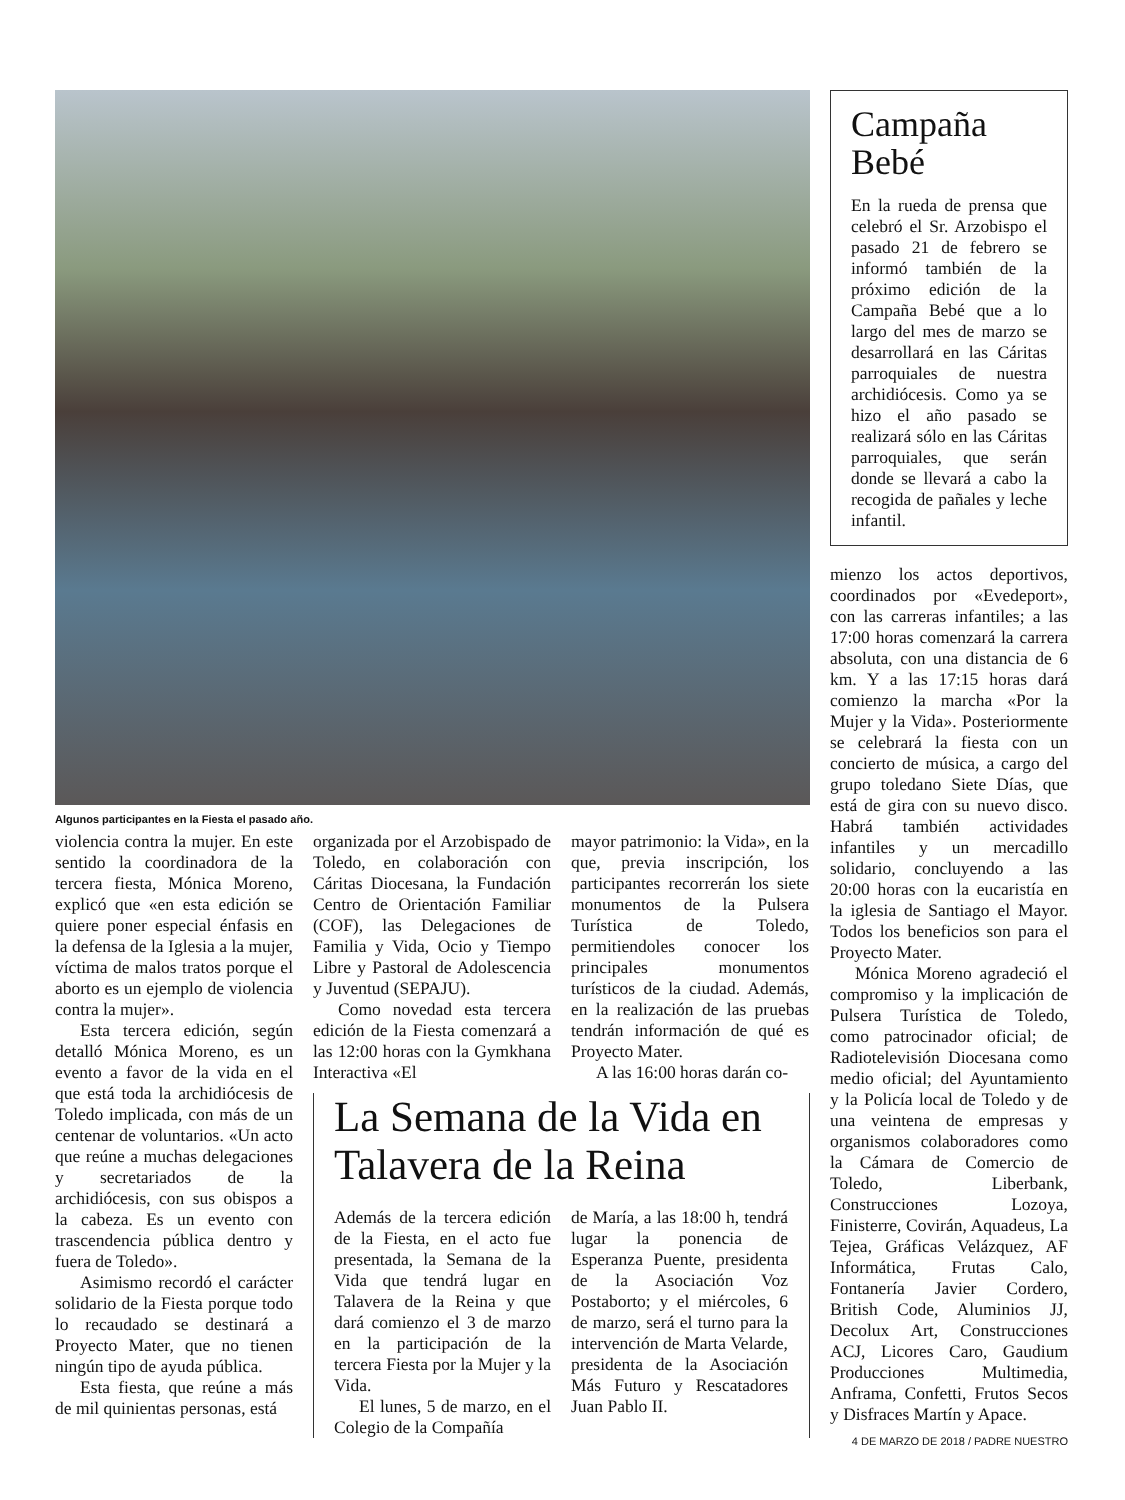Algunos participantes en la Fiesta el pasado año.
violencia contra la mujer. En este sentido la coordinadora de la tercera fiesta, Mónica Moreno, explicó que «en esta edición se quiere poner especial énfasis en la defensa de la Iglesia a la mujer, víctima de malos tratos porque el aborto es un ejemplo de violencia contra la mujer».
Esta tercera edición, según detalló Mónica Moreno, es un evento a favor de la vida en el que está toda la archidiócesis de Toledo implicada, con más de un centenar de voluntarios. «Un acto que reúne a muchas delegaciones y secretariados de la archidiócesis, con sus obispos a la cabeza. Es un evento con trascendencia pública dentro y fuera de Toledo».
Asimismo recordó el carácter solidario de la Fiesta porque todo lo recaudado se destinará a Proyecto Mater, que no tienen ningún tipo de ayuda pública.
Esta fiesta, que reúne a más de mil quinientas personas, está
organizada por el Arzobispado de Toledo, en colaboración con Cáritas Diocesana, la Fundación Centro de Orientación Familiar (COF), las Delegaciones de Familia y Vida, Ocio y Tiempo Libre y Pastoral de Adolescencia y Juventud (SEPAJU).
Como novedad esta tercera edición de la Fiesta comenzará a las 12:00 horas con la Gymkhana Interactiva «El
mayor patrimonio: la Vida», en la que, previa inscripción, los participantes recorrerán los siete monumentos de la Pulsera Turística de Toledo, permitiendoles conocer los principales monumentos turísticos de la ciudad. Además, en la realización de las pruebas tendrán información de qué es Proyecto Mater.
A las 16:00 horas darán co-
La Semana de la Vida en Talavera de la Reina
Además de la tercera edición de la Fiesta, en el acto fue presentada, la Semana de la Vida que tendrá lugar en Talavera de la Reina y que dará comienzo el 3 de marzo en la participación de la tercera Fiesta por la Mujer y la Vida.
El lunes, 5 de marzo, en el Colegio de la Compañía
de María, a las 18:00 h, tendrá lugar la ponencia de Esperanza Puente, presidenta de la Asociación Voz Postaborto; y el miércoles, 6 de marzo, será el turno para la intervención de Marta Velarde, presidenta de la Asociación Más Futuro y Rescatadores Juan Pablo II.
Campaña Bebé
En la rueda de prensa que celebró el Sr. Arzobispo el pasado 21 de febrero se informó también de la próximo edición de la Campaña Bebé que a lo largo del mes de marzo se desarrollará en las Cáritas parroquiales de nuestra archidiócesis. Como ya se hizo el año pasado se realizará sólo en las Cáritas parroquiales, que serán donde se llevará a cabo la recogida de pañales y leche infantil.
mienzo los actos deportivos, coordinados por «Evedeport», con las carreras infantiles; a las 17:00 horas comenzará la carrera absoluta, con una distancia de 6 km. Y a las 17:15 horas dará comienzo la marcha «Por la Mujer y la Vida». Posteriormente se celebrará la fiesta con un concierto de música, a cargo del grupo toledano Siete Días, que está de gira con su nuevo disco. Habrá también actividades infantiles y un mercadillo solidario, concluyendo a las 20:00 horas con la eucaristía en la iglesia de Santiago el Mayor. Todos los beneficios son para el Proyecto Mater.
Mónica Moreno agradeció el compromiso y la implicación de Pulsera Turística de Toledo, como patrocinador oficial; de Radiotelevisión Diocesana como medio oficial; del Ayuntamiento y la Policía local de Toledo y de una veintena de empresas y organismos colaboradores como la Cámara de Comercio de Toledo, Liberbank, Construcciones Lozoya, Finisterre, Covirán, Aquadeus, La Tejea, Gráficas Velázquez, AF Informática, Frutas Calo, Fontanería Javier Cordero, British Code, Aluminios JJ, Decolux Art, Construcciones ACJ, Licores Caro, Gaudium Producciones Multimedia, Anframa, Confetti, Frutos Secos y Disfraces Martín y Apace.
4 DE MARZO DE 2018 / PADRE NUESTRO